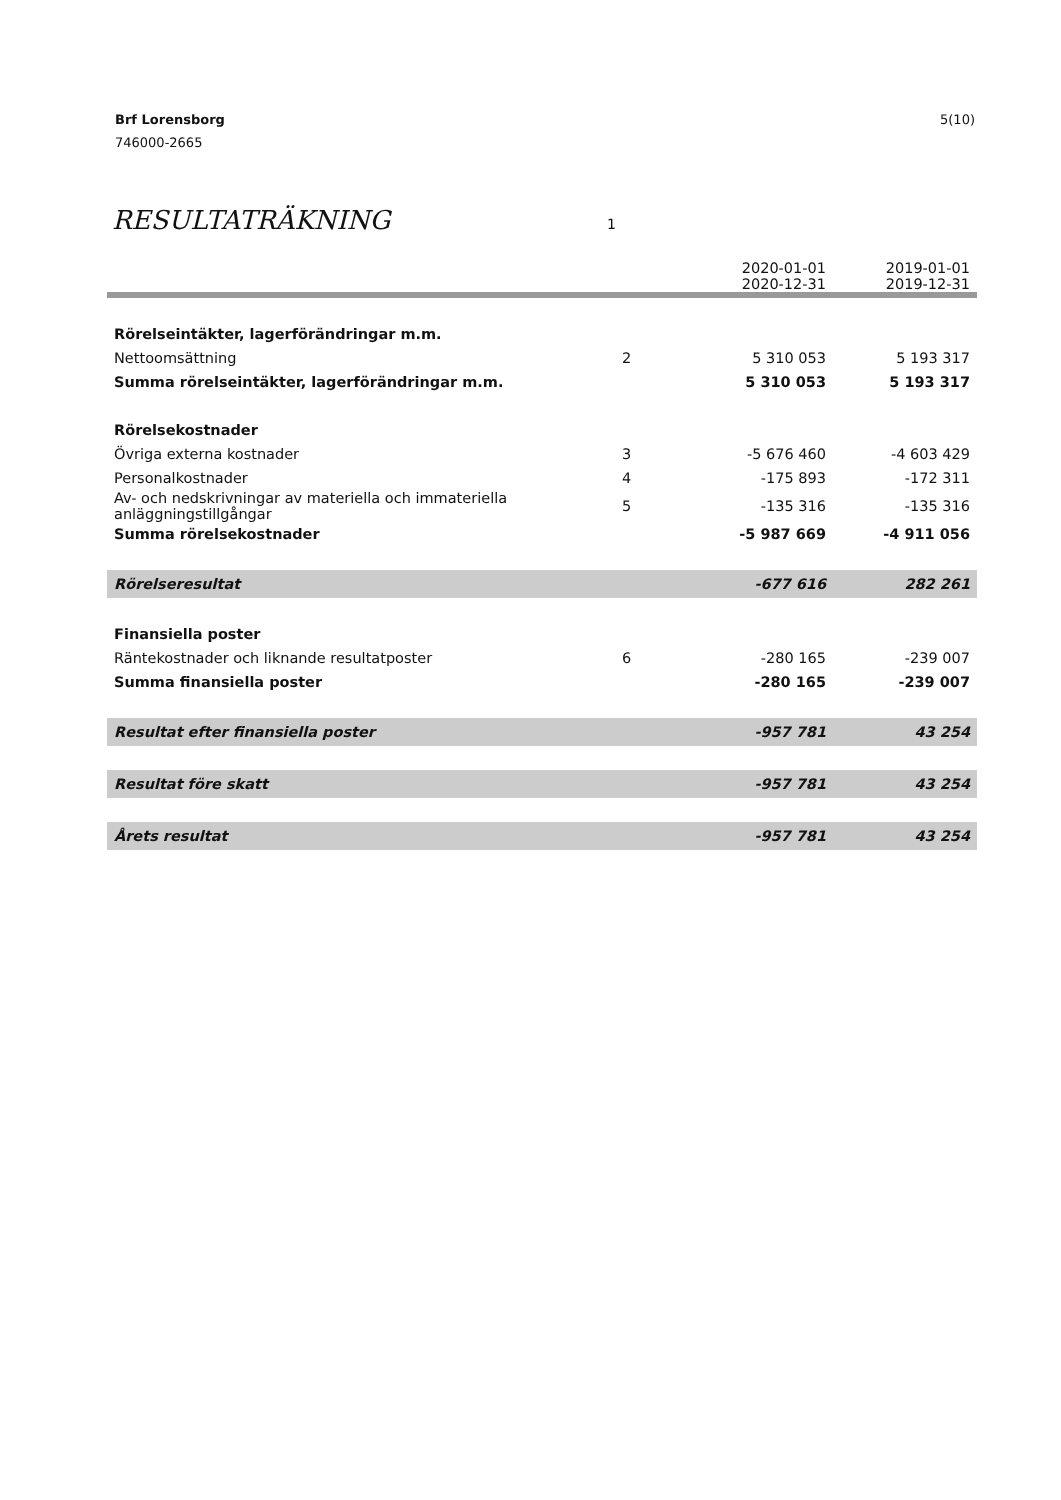5(10) Brf Lorensborg
746000-2665
RESULTATRÄKNING
1
| | | 2020-01-01 2020-12-31 | 2019-01-01 2019-12-31 |
| --- | --- | --- | --- |
| Rörelseintäkter, lagerförändringar m.m. | | | |
| Nettoomsättning | 2 | 5 310 053 | 5 193 317 |
| Summa rörelseintäkter, lagerförändringar m.m. | | 5 310 053 | 5 193 317 |
| Rörelsekostnader | | | |
| Övriga externa kostnader | 3 | -5 676 460 | -4 603 429 |
| Personalkostnader | 4 | -175 893 | -172 311 |
| Av- och nedskrivningar av materiella och immateriella anläggningstillgångar | 5 | -135 316 | -135 316 |
| Summa rörelsekostnader | | -5 987 669 | -4 911 056 |
| Rörelseresultat | | -677 616 | 282 261 |
| Finansiella poster | | | |
| Räntekostnader och liknande resultatposter | 6 | -280 165 | -239 007 |
| Summa finansiella poster | | -280 165 | -239 007 |
| Resultat efter finansiella poster | | -957 781 | 43 254 |
| Resultat före skatt | | -957 781 | 43 254 |
| Årets resultat | | -957 781 | 43 254 |